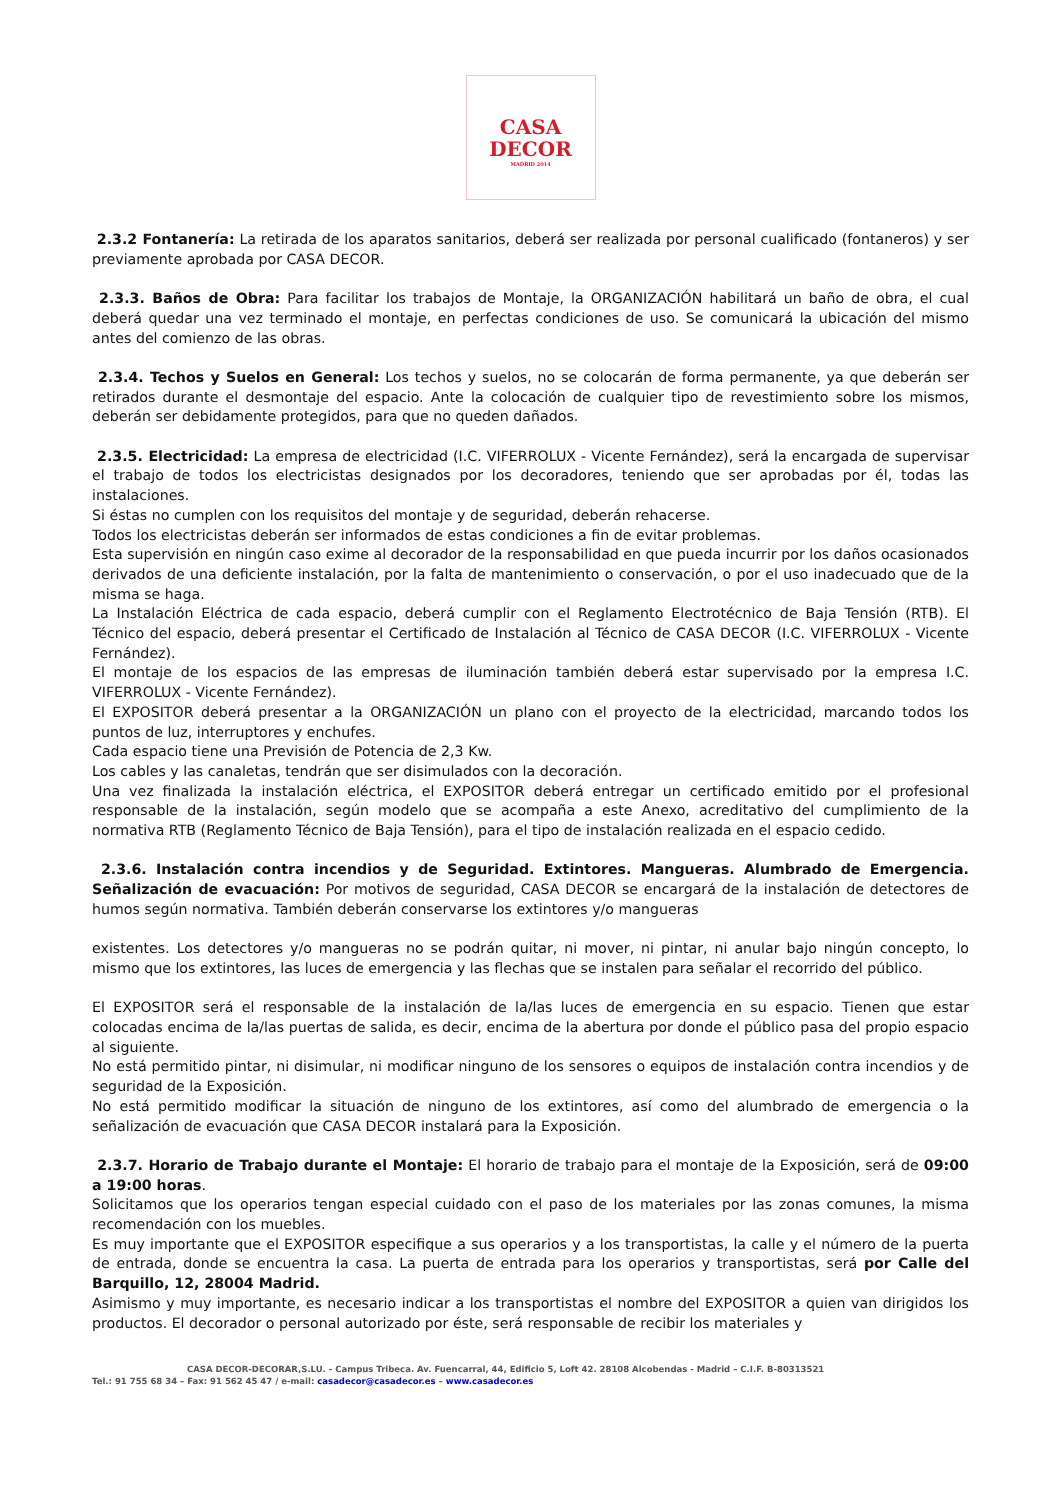CASA
DECOR
MADRID 2014
2.3.2 Fontanería: La retirada de los aparatos sanitarios, deberá ser realizada por personal cualificado (fontaneros) y ser previamente aprobada por CASA DECOR.
2.3.3. Baños de Obra: Para facilitar los trabajos de Montaje, la ORGANIZACIÓN habilitará un baño de obra, el cual deberá quedar una vez terminado el montaje, en perfectas condiciones de uso. Se comunicará la ubicación del mismo antes del comienzo de las obras.
2.3.4. Techos y Suelos en General: Los techos y suelos, no se colocarán de forma permanente, ya que deberán ser retirados durante el desmontaje del espacio. Ante la colocación de cualquier tipo de revestimiento sobre los mismos, deberán ser debidamente protegidos, para que no queden dañados.
2.3.5. Electricidad: La empresa de electricidad (I.C. VIFERROLUX - Vicente Fernández), será la encargada de supervisar el trabajo de todos los electricistas designados por los decoradores, teniendo que ser aprobadas por él, todas las instalaciones.
Si éstas no cumplen con los requisitos del montaje y de seguridad, deberán rehacerse.
Todos los electricistas deberán ser informados de estas condiciones a fin de evitar problemas.
Esta supervisión en ningún caso exime al decorador de la responsabilidad en que pueda incurrir por los daños ocasionados derivados de una deficiente instalación, por la falta de mantenimiento o conservación, o por el uso inadecuado que de la misma se haga.
La Instalación Eléctrica de cada espacio, deberá cumplir con el Reglamento Electrotécnico de Baja Tensión (RTB). El Técnico del espacio, deberá presentar el Certificado de Instalación al Técnico de CASA DECOR (I.C. VIFERROLUX - Vicente Fernández).
El montaje de los espacios de las empresas de iluminación también deberá estar supervisado por la empresa I.C. VIFERROLUX - Vicente Fernández).
El EXPOSITOR deberá presentar a la ORGANIZACIÓN un plano con el proyecto de la electricidad, marcando todos los puntos de luz, interruptores y enchufes.
Cada espacio tiene una Previsión de Potencia de 2,3 Kw.
Los cables y las canaletas, tendrán que ser disimulados con la decoración.
Una vez finalizada la instalación eléctrica, el EXPOSITOR deberá entregar un certificado emitido por el profesional responsable de la instalación, según modelo que se acompaña a este Anexo, acreditativo del cumplimiento de la normativa RTB (Reglamento Técnico de Baja Tensión), para el tipo de instalación realizada en el espacio cedido.
2.3.6. Instalación contra incendios y de Seguridad. Extintores. Mangueras. Alumbrado de Emergencia. Señalización de evacuación: Por motivos de seguridad, CASA DECOR se encargará de la instalación de detectores de humos según normativa. También deberán conservarse los extintores y/o mangueras
existentes. Los detectores y/o mangueras no se podrán quitar, ni mover, ni pintar, ni anular bajo ningún concepto, lo mismo que los extintores, las luces de emergencia y las flechas que se instalen para señalar el recorrido del público.
El EXPOSITOR será el responsable de la instalación de la/las luces de emergencia en su espacio. Tienen que estar colocadas encima de la/las puertas de salida, es decir, encima de la abertura por donde el público pasa del propio espacio al siguiente.
No está permitido pintar, ni disimular, ni modificar ninguno de los sensores o equipos de instalación contra incendios y de seguridad de la Exposición.
No está permitido modificar la situación de ninguno de los extintores, así como del alumbrado de emergencia o la señalización de evacuación que CASA DECOR instalará para la Exposición.
2.3.7. Horario de Trabajo durante el Montaje: El horario de trabajo para el montaje de la Exposición, será de 09:00 a 19:00 horas.
Solicitamos que los operarios tengan especial cuidado con el paso de los materiales por las zonas comunes, la misma recomendación con los muebles.
Es muy importante que el EXPOSITOR especifique a sus operarios y a los transportistas, la calle y el número de la puerta de entrada, donde se encuentra la casa. La puerta de entrada para los operarios y transportistas, será por Calle del Barquillo, 12, 28004 Madrid.
Asimismo y muy importante, es necesario indicar a los transportistas el nombre del EXPOSITOR a quien van dirigidos los productos. El decorador o personal autorizado por éste, será responsable de recibir los materiales y
CASA DECOR-DECORAR,S.LU. - Campus Tribeca. Av. Fuencarral, 44, Edificio 5, Loft 42. 28108 Alcobendas - Madrid – C.I.F. B-80313521
Tel.: 91 755 68 34 – Fax: 91 562 45 47 / e-mail: casadecor@casadecor.es – www.casadecor.es